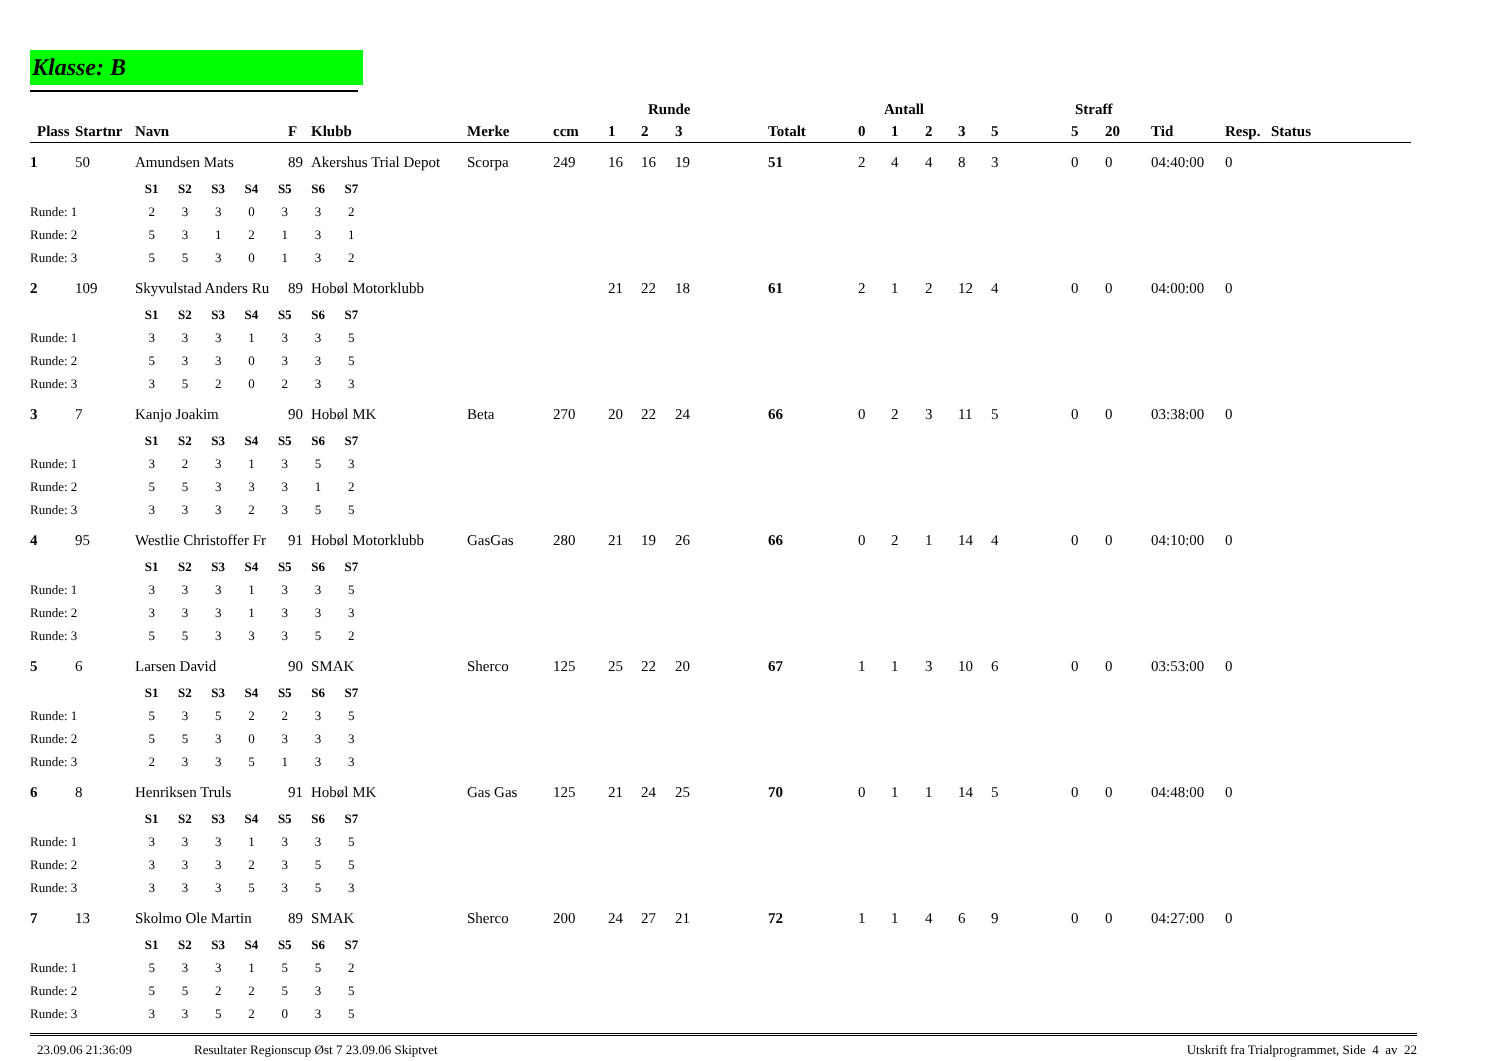Klasse: B
| | | | | | | | Runde | | | | Antall | | | | | Straff | | | | |
| --- | --- | --- | --- | --- | --- | --- | --- | --- | --- | --- | --- | --- | --- | --- | --- | --- | --- | --- | --- | --- |
| Plass | Startnr | Navn | F | Klubb | Merke | ccm | 1 | 2 | 3 | Totalt | 0 | 1 | 2 | 3 | 5 | 5 | 20 | Tid | Resp. | Status |
| 1 | 50 | Amundsen Mats | 89 | Akershus Trial Depot | Scorpa | 249 | 16 | 16 | 19 | 51 | 2 | 4 | 4 | 8 | 3 | 0 | 0 | 04:40:00 | 0 | |
| | | / S1 / S2 / S3 / S4 / S5 / S6 / S7 / | | | | | | | | | | | | | | | | | | |
| Runde: 1 | | / 2 / 3 / 3 / 0 / 3 / 3 / 2 / | | | | | | | | | | | | | | | | | | |
| Runde: 2 | | / 5 / 3 / 1 / 2 / 1 / 3 / 1 / | | | | | | | | | | | | | | | | | | |
| Runde: 3 | | / 5 / 5 / 3 / 0 / 1 / 3 / 2 / | | | | | | | | | | | | | | | | | | |
| 2 | 109 | Skyvulstad Anders Ru | 89 | Hobøl Motorklubb | | | 21 | 22 | 18 | 61 | 2 | 1 | 2 | 12 | 4 | 0 | 0 | 04:00:00 | 0 | |
| | | / S1 / S2 / S3 / S4 / S5 / S6 / S7 / | | | | | | | | | | | | | | | | | | |
| Runde: 1 | | / 3 / 3 / 3 / 1 / 3 / 3 / 5 / | | | | | | | | | | | | | | | | | | |
| Runde: 2 | | / 5 / 3 / 3 / 0 / 3 / 3 / 5 / | | | | | | | | | | | | | | | | | | |
| Runde: 3 | | / 3 / 5 / 2 / 0 / 2 / 3 / 3 / | | | | | | | | | | | | | | | | | | |
| 3 | 7 | Kanjo Joakim | 90 | Hobøl MK | Beta | 270 | 20 | 22 | 24 | 66 | 0 | 2 | 3 | 11 | 5 | 0 | 0 | 03:38:00 | 0 | |
| | | / S1 / S2 / S3 / S4 / S5 / S6 / S7 / | | | | | | | | | | | | | | | | | | |
| Runde: 1 | | / 3 / 2 / 3 / 1 / 3 / 5 / 3 / | | | | | | | | | | | | | | | | | | |
| Runde: 2 | | / 5 / 5 / 3 / 3 / 3 / 1 / 2 / | | | | | | | | | | | | | | | | | | |
| Runde: 3 | | / 3 / 3 / 3 / 2 / 3 / 5 / 5 / | | | | | | | | | | | | | | | | | | |
| 4 | 95 | Westlie Christoffer Fr | 91 | Hobøl Motorklubb | GasGas | 280 | 21 | 19 | 26 | 66 | 0 | 2 | 1 | 14 | 4 | 0 | 0 | 04:10:00 | 0 | |
| | | / S1 / S2 / S3 / S4 / S5 / S6 / S7 / | | | | | | | | | | | | | | | | | | |
| Runde: 1 | | / 3 / 3 / 3 / 1 / 3 / 3 / 5 / | | | | | | | | | | | | | | | | | | |
| Runde: 2 | | / 3 / 3 / 3 / 1 / 3 / 3 / 3 / | | | | | | | | | | | | | | | | | | |
| Runde: 3 | | / 5 / 5 / 3 / 3 / 3 / 5 / 2 / | | | | | | | | | | | | | | | | | | |
| 5 | 6 | Larsen David | 90 | SMAK | Sherco | 125 | 25 | 22 | 20 | 67 | 1 | 1 | 3 | 10 | 6 | 0 | 0 | 03:53:00 | 0 | |
| | | / S1 / S2 / S3 / S4 / S5 / S6 / S7 / | | | | | | | | | | | | | | | | | | |
| Runde: 1 | | / 5 / 3 / 5 / 2 / 2 / 3 / 5 / | | | | | | | | | | | | | | | | | | |
| Runde: 2 | | / 5 / 5 / 3 / 0 / 3 / 3 / 3 / | | | | | | | | | | | | | | | | | | |
| Runde: 3 | | / 2 / 3 / 3 / 5 / 1 / 3 / 3 / | | | | | | | | | | | | | | | | | | |
| 6 | 8 | Henriksen Truls | 91 | Hobøl MK | Gas Gas | 125 | 21 | 24 | 25 | 70 | 0 | 1 | 1 | 14 | 5 | 0 | 0 | 04:48:00 | 0 | |
| | | / S1 / S2 / S3 / S4 / S5 / S6 / S7 / | | | | | | | | | | | | | | | | | | |
| Runde: 1 | | / 3 / 3 / 3 / 1 / 3 / 3 / 5 / | | | | | | | | | | | | | | | | | | |
| Runde: 2 | | / 3 / 3 / 3 / 2 / 3 / 5 / 5 / | | | | | | | | | | | | | | | | | | |
| Runde: 3 | | / 3 / 3 / 3 / 5 / 3 / 5 / 3 / | | | | | | | | | | | | | | | | | | |
| 7 | 13 | Skolmo Ole Martin | 89 | SMAK | Sherco | 200 | 24 | 27 | 21 | 72 | 1 | 1 | 4 | 6 | 9 | 0 | 0 | 04:27:00 | 0 | |
| | | / S1 / S2 / S3 / S4 / S5 / S6 / S7 / | | | | | | | | | | | | | | | | | | |
| Runde: 1 | | / 5 / 3 / 3 / 1 / 5 / 5 / 2 / | | | | | | | | | | | | | | | | | | |
| Runde: 2 | | / 5 / 5 / 2 / 2 / 5 / 3 / 5 / | | | | | | | | | | | | | | | | | | |
| Runde: 3 | | / 3 / 3 / 5 / 2 / 0 / 3 / 5 / | | | | | | | | | | | | | | | | | | |
23.09.06 21:36:09 Resultater Regionscup Øst 7 23.09.06 Skiptvet Utskrift fra Trialprogrammet, Side 4 av 22